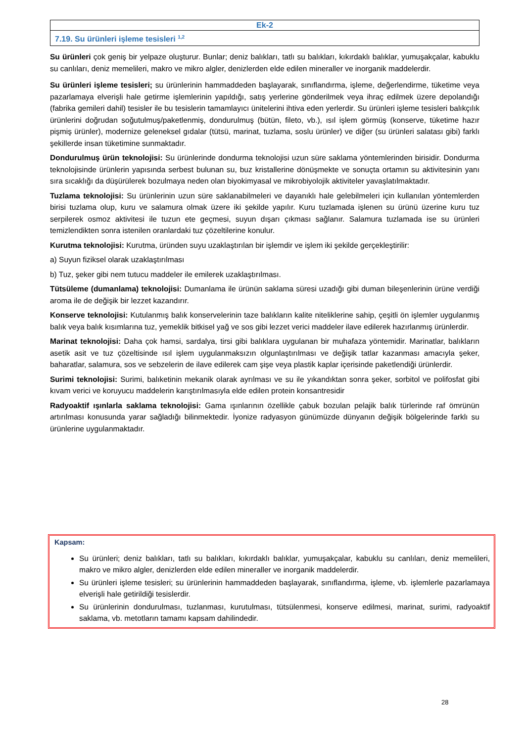Ek-2
7.19. Su ürünleri işleme tesisleri <sup>1,2</sup>
Su ürünleri çok geniş bir yelpaze oluşturur. Bunlar; deniz balıkları, tatlı su balıkları, kıkırdaklı balıklar, yumuşakçalar, kabuklu su canlıları, deniz memelileri, makro ve mikro algler, denizlerden elde edilen mineraller ve inorganik maddelerdir.
Su ürünleri işleme tesisleri; su ürünlerinin hammaddeden başlayarak, sınıflandırma, işleme, değerlendirme, tüketime veya pazarlamaya elverişli hale getirme işlemlerinin yapıldığı, satış yerlerine gönderilmek veya ihraç edilmek üzere depolandığı (fabrika gemileri dahil) tesisler ile bu tesislerin tamamlayıcı ünitelerini ihtiva eden yerlerdir. Su ürünleri işleme tesisleri balıkçılık ürünlerini doğrudan soğutulmuş/paketlenmiş, dondurulmuş (bütün, fileto, vb.), ısıl işlem görmüş (konserve, tüketime hazır pişmiş ürünler), modernize geleneksel gıdalar (tütsü, marinat, tuzlama, soslu ürünler) ve diğer (su ürünleri salatası gibi) farklı şekillerde insan tüketimine sunmaktadır.
Dondurulmuş ürün teknolojisi: Su ürünlerinde dondurma teknolojisi uzun süre saklama yöntemlerinden birisidir. Dondurma teknolojisinde ürünlerin yapısında serbest bulunan su, buz kristallerine dönüşmekte ve sonuçta ortamın su aktivitesinin yanı sıra sıcaklığı da düşürülerek bozulmaya neden olan biyokimyasal ve mikrobiyolojik aktiviteler yavaşlatılmaktadır.
Tuzlama teknolojisi: Su ürünlerinin uzun süre saklanabilmeleri ve dayanıklı hale gelebilmeleri için kullanılan yöntemlerden birisi tuzlama olup, kuru ve salamura olmak üzere iki şekilde yapılır. Kuru tuzlamada işlenen su ürünü üzerine kuru tuz serpilerek osmoz aktivitesi ile tuzun ete geçmesi, suyun dışarı çıkması sağlanır. Salamura tuzlamada ise su ürünleri temizlendikten sonra istenilen oranlardaki tuz çözeltilerine konulur.
Kurutma teknolojisi: Kurutma, üründen suyu uzaklaştırılan bir işlemdir ve işlem iki şekilde gerçekleştirilir:
a) Suyun fiziksel olarak uzaklaştırılması
b) Tuz, şeker gibi nem tutucu maddeler ile emilerek uzaklaştırılması.
Tütsüleme (dumanlama) teknolojisi: Dumanlama ile ürünün saklama süresi uzadığı gibi duman bileşenlerinin ürüne verdiği aroma ile de değişik bir lezzet kazandırır.
Konserve teknolojisi: Kutulanmış balık konservelerinin taze balıkların kalite niteliklerine sahip, çeşitli ön işlemler uygulanmış balık veya balık kısımlarına tuz, yemeklik bitkisel yağ ve sos gibi lezzet verici maddeler ilave edilerek hazırlanmış ürünlerdir.
Marinat teknolojisi: Daha çok hamsi, sardalya, tirsi gibi balıklara uygulanan bir muhafaza yöntemidir. Marinatlar, balıkların asetik asit ve tuz çözeltisinde ısıl işlem uygulanmaksızın olgunlaştırılması ve değişik tatlar kazanması amacıyla şeker, baharatlar, salamura, sos ve sebzelerin de ilave edilerek cam şişe veya plastik kaplar içerisinde paketlendiği ürünlerdir.
Surimi teknolojisi: Surimi, balıketinin mekanik olarak ayrılması ve su ile yıkandıktan sonra şeker, sorbitol ve polifosfat gibi kıvam verici ve koruyucu maddelerin karıştırılmasıyla elde edilen protein konsantresidir
Radyoaktif ışınlarla saklama teknolojisi: Gama ışınlarının özellikle çabuk bozulan pelajik balık türlerinde raf ömrünün artırılması konusunda yarar sağladığı bilinmektedir. İyonize radyasyon günümüzde dünyanın değişik bölgelerinde farklı su ürünlerine uygulanmaktadır.
Kapsam:
Su ürünleri; deniz balıkları, tatlı su balıkları, kıkırdaklı balıklar, yumuşakçalar, kabuklu su canlıları, deniz memelileri, makro ve mikro algler, denizlerden elde edilen mineraller ve inorganik maddelerdir.
Su ürünleri işleme tesisleri; su ürünlerinin hammaddeden başlayarak, sınıflandırma, işleme, vb. işlemlerle pazarlamaya elverişli hale getirildiği tesislerdir.
Su ürünlerinin dondurulması, tuzlanması, kurutulması, tütsülenmesi, konserve edilmesi, marinat, surimi, radyoaktif saklama, vb. metotların tamamı kapsam dahilindedir.
28